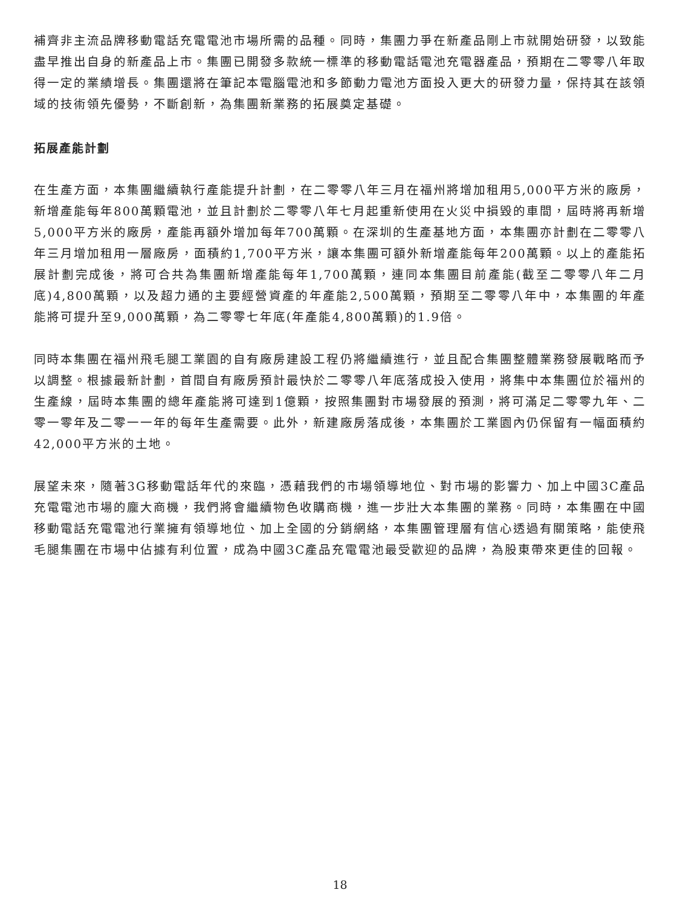補齊非主流品牌移動電話充電電池市場所需的品種。同時，集團力爭在新產品剛上市就開始研發，以致能盡早推出自身的新產品上市。集團已開發多款統一標準的移動電話電池充電器產品，預期在二零零八年取得一定的業績增長。集團還將在筆記本電腦電池和多節動力電池方面投入更大的研發力量，保持其在該領域的技術領先優勢，不斷創新，為集團新業務的拓展奠定基礎。
拓展產能計劃
在生產方面，本集團繼續執行產能提升計劃，在二零零八年三月在福州將增加租用5,000平方米的廠房，新增產能每年800萬顆電池，並且計劃於二零零八年七月起重新使用在火災中損毀的車間，屆時將再新增5,000平方米的廠房，產能再額外增加每年700萬顆。在深圳的生產基地方面，本集團亦計劃在二零零八年三月增加租用一層廠房，面積約1,700平方米，讓本集團可額外新增產能每年200萬顆。以上的產能拓展計劃完成後，將可合共為集團新增產能每年1,700萬顆，連同本集團目前產能(截至二零零八年二月底)4,800萬顆，以及超力通的主要經營資產的年產能2,500萬顆，預期至二零零八年中，本集團的年產能將可提升至9,000萬顆，為二零零七年底(年產能4,800萬顆)的1.9倍。
同時本集團在福州飛毛腿工業園的自有廠房建設工程仍將繼續進行，並且配合集團整體業務發展戰略而予以調整。根據最新計劃，首間自有廠房預計最快於二零零八年底落成投入使用，將集中本集團位於福州的生產線，屆時本集團的總年產能將可達到1億顆，按照集團對市場發展的預測，將可滿足二零零九年、二零一零年及二零一一年的每年生產需要。此外，新建廠房落成後，本集團於工業園內仍保留有一幅面積約42,000平方米的土地。
展望未來，隨著3G移動電話年代的來臨，憑藉我們的市場領導地位、對市場的影響力、加上中國3C產品充電電池市場的龐大商機，我們將會繼續物色收購商機，進一步壯大本集團的業務。同時，本集團在中國移動電話充電電池行業擁有領導地位、加上全國的分銷網絡，本集團管理層有信心透過有關策略，能使飛毛腿集團在市場中佔據有利位置，成為中國3C產品充電電池最受歡迎的品牌，為股東帶來更佳的回報。
18